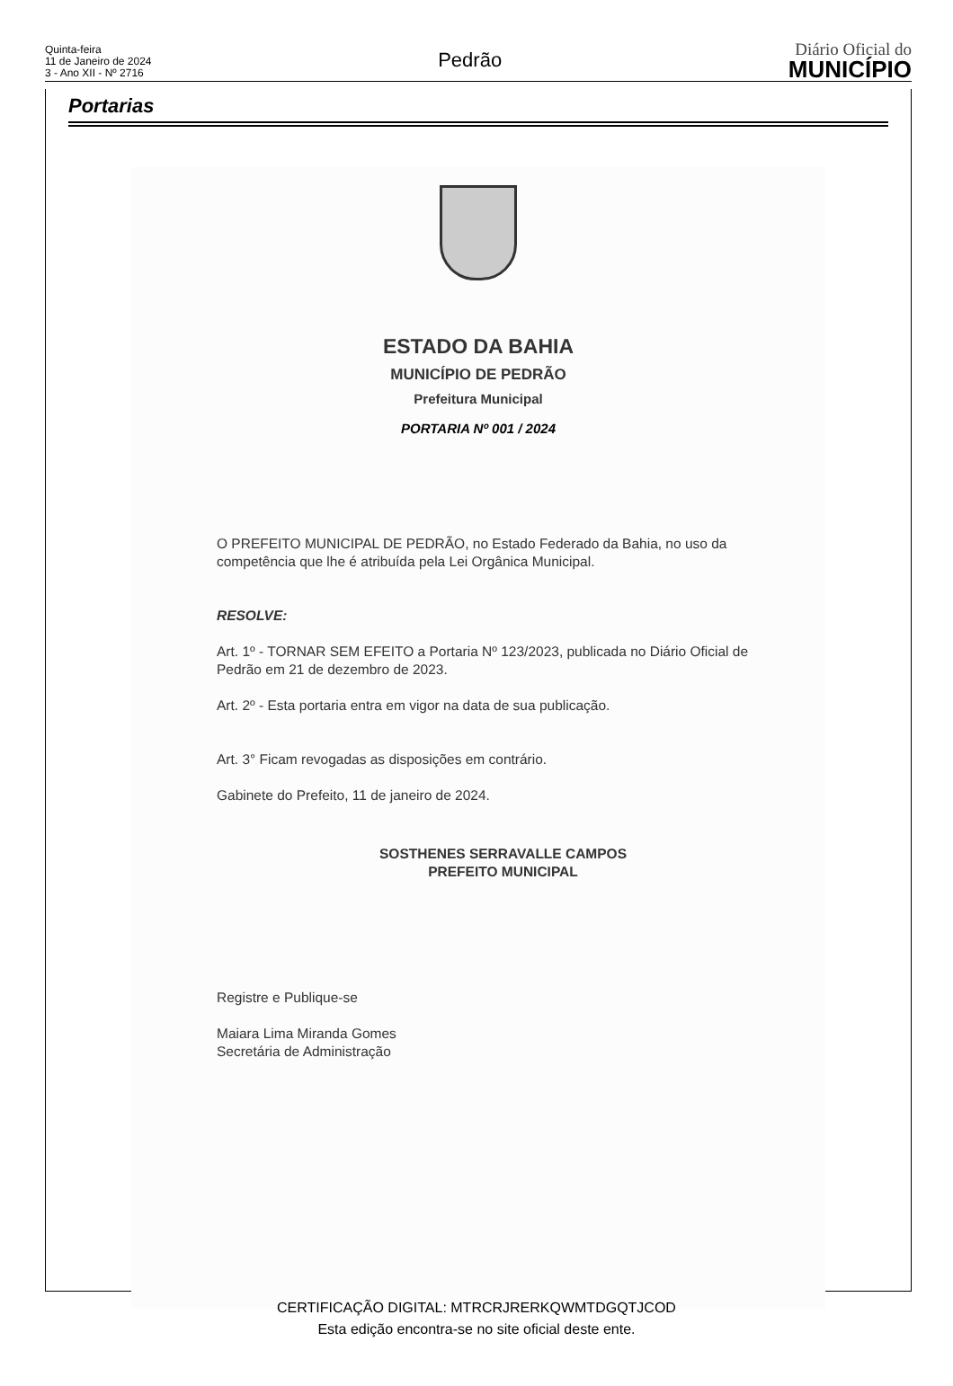Quinta-feira
11 de Janeiro de 2024
3 - Ano XII - Nº 2716
Pedrão
Diário Oficial do
MUNICÍPIO
Portarias
ESTADO DA BAHIA
MUNICÍPIO DE PEDRÃO
Prefeitura Municipal
PORTARIA Nº 001 / 2024
O PREFEITO MUNICIPAL DE PEDRÃO, no Estado Federado da Bahia, no uso da competência que lhe é atribuída pela Lei Orgânica Municipal.
RESOLVE:
Art. 1º - TORNAR SEM EFEITO a Portaria Nº 123/2023, publicada no Diário Oficial de Pedrão em 21 de dezembro de 2023.
Art. 2º - Esta portaria entra em vigor na data de sua publicação.
Art. 3° Ficam revogadas as disposições em contrário.
Gabinete do Prefeito, 11 de janeiro de 2024.
SOSTHENES SERRAVALLE CAMPOS
PREFEITO MUNICIPAL
Registre e Publique-se
Maiara Lima Miranda Gomes
Secretária de Administração
CERTIFICAÇÃO DIGITAL: MTRCRJRERKQWMTDGQTJCOD
Esta edição encontra-se no site oficial deste ente.